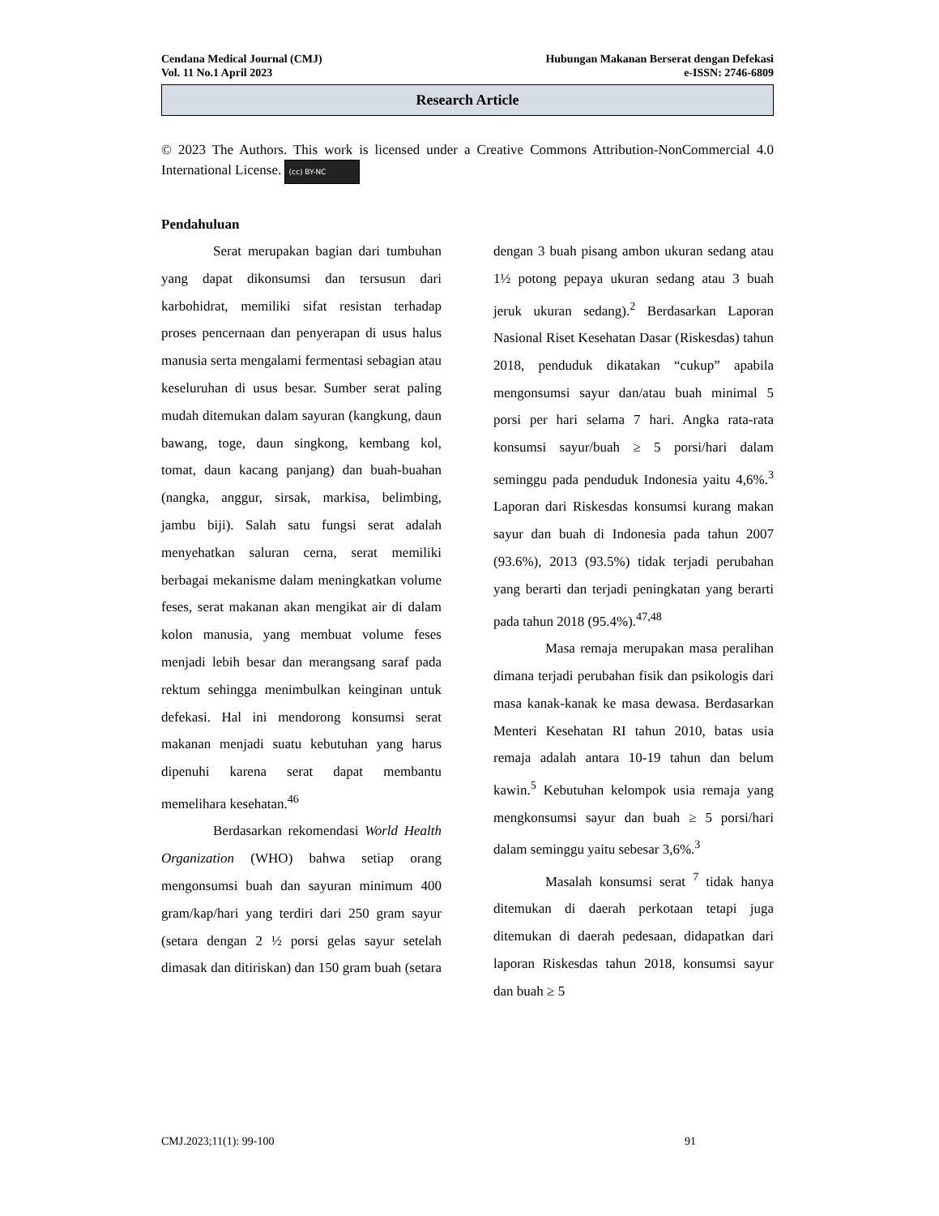Cendana Medical Journal (CMJ)
Vol. 11 No.1 April 2023
Hubungan Makanan Berserat dengan Defekasi
e-ISSN: 2746-6809
Research Article
© 2023 The Authors. This work is licensed under a Creative Commons Attribution-NonCommercial 4.0 International License. (cc) BY-NC
Pendahuluan
Serat merupakan bagian dari tumbuhan yang dapat dikonsumsi dan tersusun dari karbohidrat, memiliki sifat resistan terhadap proses pencernaan dan penyerapan di usus halus manusia serta mengalami fermentasi sebagian atau keseluruhan di usus besar. Sumber serat paling mudah ditemukan dalam sayuran (kangkung, daun bawang, toge, daun singkong, kembang kol, tomat, daun kacang panjang) dan buah-buahan (nangka, anggur, sirsak, markisa, belimbing, jambu biji). Salah satu fungsi serat adalah menyehatkan saluran cerna, serat memiliki berbagai mekanisme dalam meningkatkan volume feses, serat makanan akan mengikat air di dalam kolon manusia, yang membuat volume feses menjadi lebih besar dan merangsang saraf pada rektum sehingga menimbulkan keinginan untuk defekasi. Hal ini mendorong konsumsi serat makanan menjadi suatu kebutuhan yang harus dipenuhi karena serat dapat membantu memelihara kesehatan.<sup>46</sup>
Berdasarkan rekomendasi World Health Organization (WHO) bahwa setiap orang mengonsumsi buah dan sayuran minimum 400 gram/kap/hari yang terdiri dari 250 gram sayur (setara dengan 2 ½ porsi gelas sayur setelah dimasak dan ditiriskan) dan 150 gram buah (setara dengan 3 buah pisang ambon ukuran sedang atau 1½ potong pepaya ukuran sedang atau 3 buah jeruk ukuran sedang).<sup>2</sup> Berdasarkan Laporan Nasional Riset Kesehatan Dasar (Riskesdas) tahun 2018, penduduk dikatakan “cukup” apabila mengonsumsi sayur dan/atau buah minimal 5 porsi per hari selama 7 hari. Angka rata-rata konsumsi sayur/buah ≥ 5 porsi/hari dalam seminggu pada penduduk Indonesia yaitu 4,6%.<sup>3</sup> Laporan dari Riskesdas konsumsi kurang makan sayur dan buah di Indonesia pada tahun 2007 (93.6%), 2013 (93.5%) tidak terjadi perubahan yang berarti dan terjadi peningkatan yang berarti pada tahun 2018 (95.4%).<sup>47,48</sup>
Masa remaja merupakan masa peralihan dimana terjadi perubahan fisik dan psikologis dari masa kanak-kanak ke masa dewasa. Berdasarkan Menteri Kesehatan RI tahun 2010, batas usia remaja adalah antara 10-19 tahun dan belum kawin.<sup>5</sup> Kebutuhan kelompok usia remaja yang mengkonsumsi sayur dan buah ≥ 5 porsi/hari dalam seminggu yaitu sebesar 3,6%.<sup>3</sup>
Masalah konsumsi serat <sup>7</sup> tidak hanya ditemukan di daerah perkotaan tetapi juga ditemukan di daerah pedesaan, didapatkan dari laporan Riskesdas tahun 2018, konsumsi sayur dan buah ≥ 5
CMJ.2023;11(1): 99-100 91